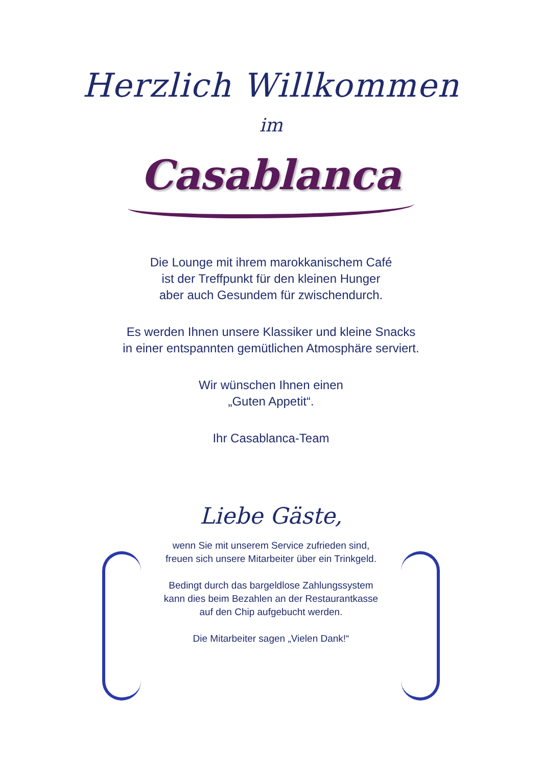Herzlich Willkommen
im
Casablanca
Die Lounge mit ihrem marokkanischem Café
ist der Treffpunkt für den kleinen Hunger
aber auch Gesundem für zwischendurch.
Es werden Ihnen unsere Klassiker und kleine Snacks
in einer entspannten gemütlichen Atmosphäre serviert.
Wir wünschen Ihnen einen
„Guten Appetit“.
Ihr Casablanca-Team
Liebe Gäste,
wenn Sie mit unserem Service zufrieden sind,
freuen sich unsere Mitarbeiter über ein Trinkgeld.
Bedingt durch das bargeldlose Zahlungssystem
kann dies beim Bezahlen an der Restaurantkasse
auf den Chip aufgebucht werden.
Die Mitarbeiter sagen „Vielen Dank!“